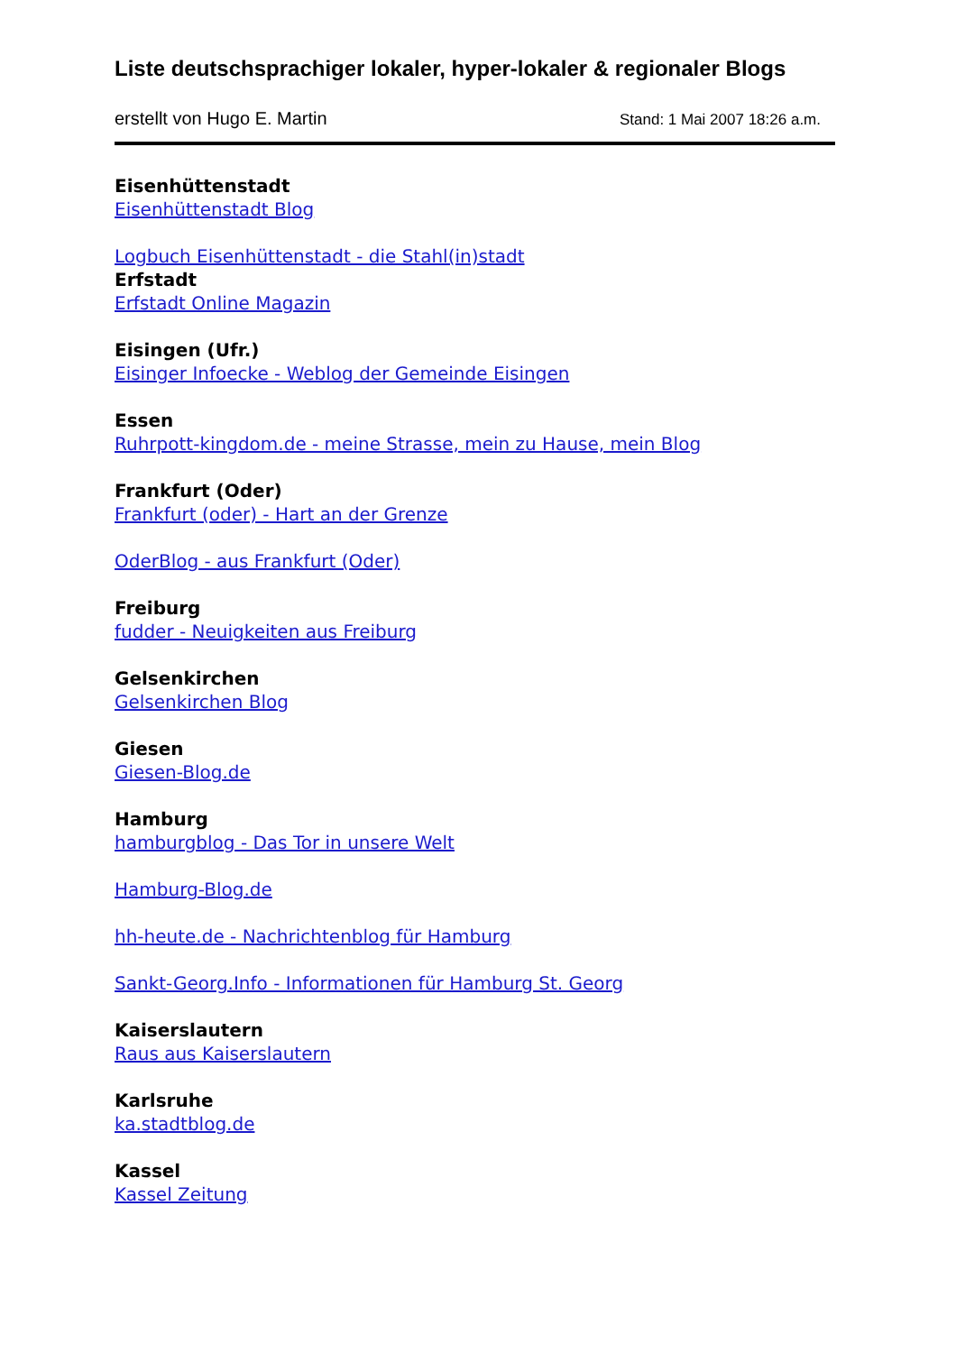Liste deutschsprachiger lokaler, hyper-lokaler & regionaler Blogs
erstellt von Hugo E. Martin Stand: 1 Mai 2007 18:26 a.m.
Eisenhüttenstadt
Eisenhüttenstadt Blog
Logbuch Eisenhüttenstadt - die Stahl(in)stadt
Erfstadt
Erfstadt Online Magazin
Eisingen (Ufr.)
Eisinger Infoecke - Weblog der Gemeinde Eisingen
Essen
Ruhrpott-kingdom.de - meine Strasse, mein zu Hause, mein Blog
Frankfurt (Oder)
Frankfurt (oder) - Hart an der Grenze
OderBlog - aus Frankfurt (Oder)
Freiburg
fudder - Neuigkeiten aus Freiburg
Gelsenkirchen
Gelsenkirchen Blog
Giesen
Giesen-Blog.de
Hamburg
hamburgblog - Das Tor in unsere Welt
Hamburg-Blog.de
hh-heute.de - Nachrichtenblog für Hamburg
Sankt-Georg.Info - Informationen für Hamburg St. Georg
Kaiserslautern
Raus aus Kaiserslautern
Karlsruhe
ka.stadtblog.de
Kassel
Kassel Zeitung